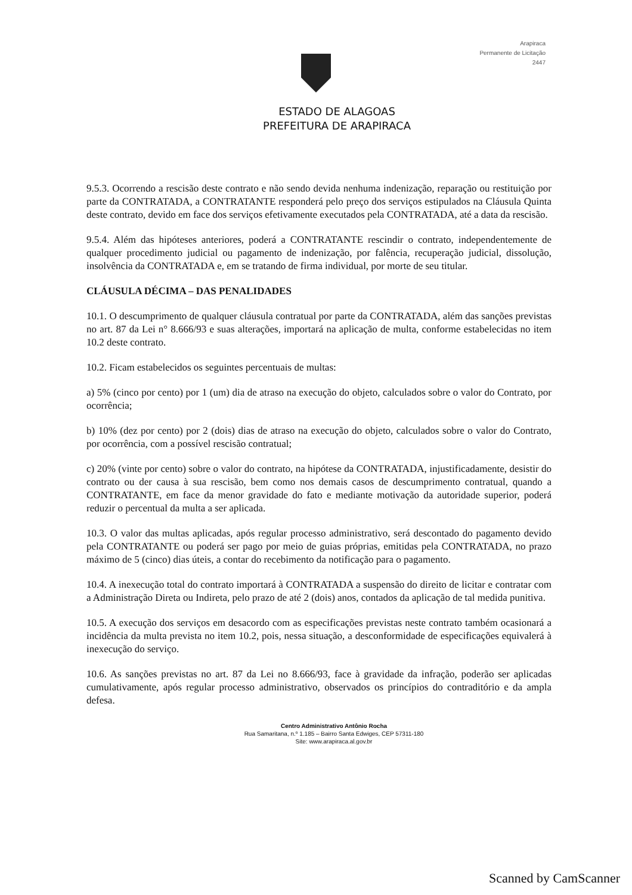Arapiraca
Permanente de Licitação
2447
ESTADO DE ALAGOAS
PREFEITURA DE ARAPIRACA
9.5.3. Ocorrendo a rescisão deste contrato e não sendo devida nenhuma indenização, reparação ou restituição por parte da CONTRATADA, a CONTRATANTE responderá pelo preço dos serviços estipulados na Cláusula Quinta deste contrato, devido em face dos serviços efetivamente executados pela CONTRATADA, até a data da rescisão.
9.5.4. Além das hipóteses anteriores, poderá a CONTRATANTE rescindir o contrato, independentemente de qualquer procedimento judicial ou pagamento de indenização, por falência, recuperação judicial, dissolução, insolvência da CONTRATADA e, em se tratando de firma individual, por morte de seu titular.
CLÁUSULA DÉCIMA – DAS PENALIDADES
10.1. O descumprimento de qualquer cláusula contratual por parte da CONTRATADA, além das sanções previstas no art. 87 da Lei n° 8.666/93 e suas alterações, importará na aplicação de multa, conforme estabelecidas no item 10.2 deste contrato.
10.2. Ficam estabelecidos os seguintes percentuais de multas:
a) 5% (cinco por cento) por 1 (um) dia de atraso na execução do objeto, calculados sobre o valor do Contrato, por ocorrência;
b) 10% (dez por cento) por 2 (dois) dias de atraso na execução do objeto, calculados sobre o valor do Contrato, por ocorrência, com a possível rescisão contratual;
c) 20% (vinte por cento) sobre o valor do contrato, na hipótese da CONTRATADA, injustificadamente, desistir do contrato ou der causa à sua rescisão, bem como nos demais casos de descumprimento contratual, quando a CONTRATANTE, em face da menor gravidade do fato e mediante motivação da autoridade superior, poderá reduzir o percentual da multa a ser aplicada.
10.3. O valor das multas aplicadas, após regular processo administrativo, será descontado do pagamento devido pela CONTRATANTE ou poderá ser pago por meio de guias próprias, emitidas pela CONTRATADA, no prazo máximo de 5 (cinco) dias úteis, a contar do recebimento da notificação para o pagamento.
10.4. A inexecução total do contrato importará à CONTRATADA a suspensão do direito de licitar e contratar com a Administração Direta ou Indireta, pelo prazo de até 2 (dois) anos, contados da aplicação de tal medida punitiva.
10.5. A execução dos serviços em desacordo com as especificações previstas neste contrato também ocasionará a incidência da multa prevista no item 10.2, pois, nessa situação, a desconformidade de especificações equivalerá à inexecução do serviço.
10.6. As sanções previstas no art. 87 da Lei no 8.666/93, face à gravidade da infração, poderão ser aplicadas cumulativamente, após regular processo administrativo, observados os princípios do contraditório e da ampla defesa.
Centro Administrativo Antônio Rocha
Rua Samaritana, n.º 1.185 – Bairro Santa Edwiges, CEP 57311-180
Site: www.arapiraca.al.gov.br
Scanned by CamScanner